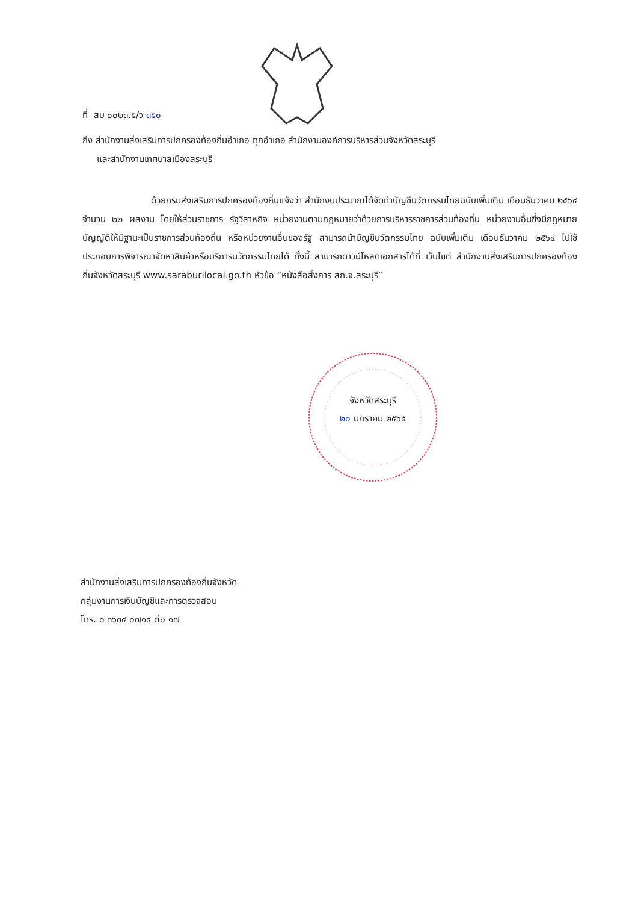ที่ สบ ๐๐๒๓.๕/ว ๓๕๐
ถึง สำนักงานส่งเสริมการปกครองท้องถิ่นอำเภอ ทุกอำเภอ สำนักงานองค์การบริหารส่วนจังหวัดสระบุรี
และสำนักงานเทศบาลเมืองสระบุรี
ด้วยกรมส่งเสริมการปกครองท้องถิ่นแจ้งว่า สำนักงบประมาณได้จัดทำบัญชีนวัตกรรมไทยฉบับเพิ่มเติม เดือนธันวาคม ๒๕๖๔ จำนวน ๒๒ ผลงาน โดยให้ส่วนราชการ รัฐวิสาหกิจ หน่วยงานตามกฎหมายว่าด้วยการบริหารราชการส่วนท้องถิ่น หน่วยงานอื่นซึ่งมีกฎหมายบัญญัติให้มีฐานะเป็นราชการส่วนท้องถิ่น หรือหน่วยงานอื่นของรัฐ สามารถนำบัญชีนวัตกรรมไทย ฉบับเพิ่มเติม เดือนธันวาคม ๒๕๖๔ ไปใช้ประกอบการพิจารณาจัดหาสินค้าหรือบริการนวัตกรรมไทยได้ ทั้งนี้ สามารถดาวน์โหลดเอกสารได้ที่ เว็บไซต์ สำนักงานส่งเสริมการปกครองท้องถิ่นจังหวัดสระบุรี www.saraburilocal.go.th หัวข้อ “หนังสือสั่งการ สถ.จ.สระบุรี”
จังหวัดสระบุรี
๒๐ มกราคม ๒๕๖๕
สำนักงานส่งเสริมการปกครองท้องถิ่นจังหวัด
กลุ่มงานการเงินบัญชีและการตรวจสอบ
โทร. ๐ ๓๖๓๔ ๐๗๑๙ ต่อ ๑๗